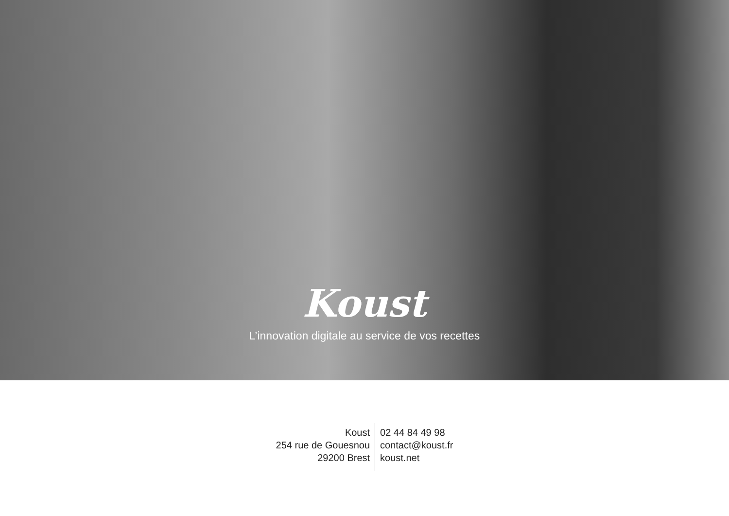Koust
L’innovation digitale au service de vos recettes
Koust
254 rue de Gouesnou
29200 Brest
02 44 84 49 98
contact@koust.fr
koust.net